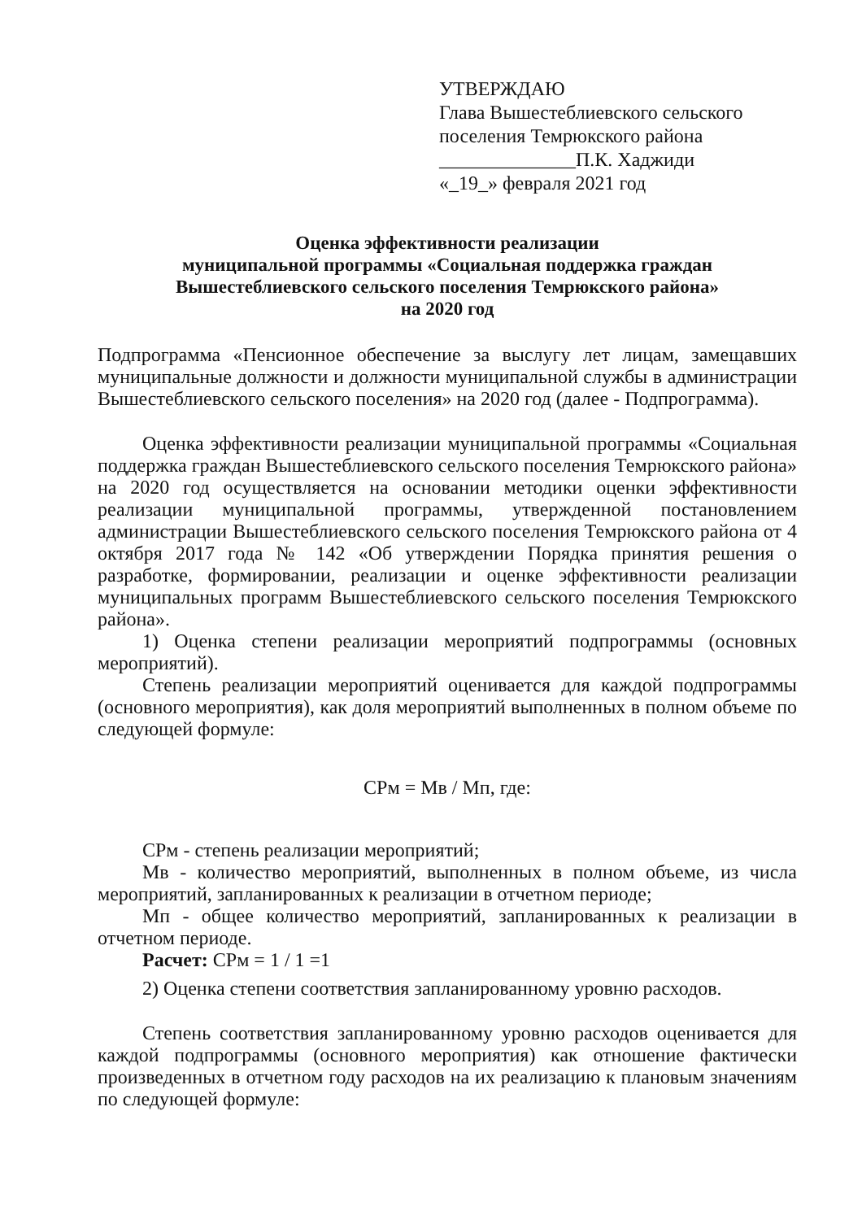УТВЕРЖДАЮ
Глава Вышестеблиевского сельского поселения Темрюкского района
______________П.К. Хаджиди
«_19_» февраля 2021 год
Оценка эффективности реализации
муниципальной программы «Социальная поддержка граждан
Вышестеблиевского сельского поселения Темрюкского района»
на 2020 год
Подпрограмма «Пенсионное обеспечение за выслугу лет лицам, замещавших муниципальные должности и должности муниципальной службы в администрации Вышестеблиевского сельского поселения» на 2020 год (далее - Подпрограмма).
Оценка эффективности реализации муниципальной программы «Социальная поддержка граждан Вышестеблиевского сельского поселения Темрюкского района» на 2020 год осуществляется на основании методики оценки эффективности реализации муниципальной программы, утвержденной постановлением администрации Вышестеблиевского сельского поселения Темрюкского района от 4 октября 2017 года № 142 «Об утверждении Порядка принятия решения о разработке, формировании, реализации и оценке эффективности реализации муниципальных программ Вышестеблиевского сельского поселения Темрюкского района».
1) Оценка степени реализации мероприятий подпрограммы (основных мероприятий).
Степень реализации мероприятий оценивается для каждой подпрограммы (основного мероприятия), как доля мероприятий выполненных в полном объеме по следующей формуле:
СРм = Мв / Мп, где:
СРм - степень реализации мероприятий;
Мв - количество мероприятий, выполненных в полном объеме, из числа мероприятий, запланированных к реализации в отчетном периоде;
Мп - общее количество мероприятий, запланированных к реализации в отчетном периоде.
Расчет: СРм = 1 / 1 =1
2) Оценка степени соответствия запланированному уровню расходов.
Степень соответствия запланированному уровню расходов оценивается для каждой подпрограммы (основного мероприятия) как отношение фактически произведенных в отчетном году расходов на их реализацию к плановым значениям по следующей формуле: